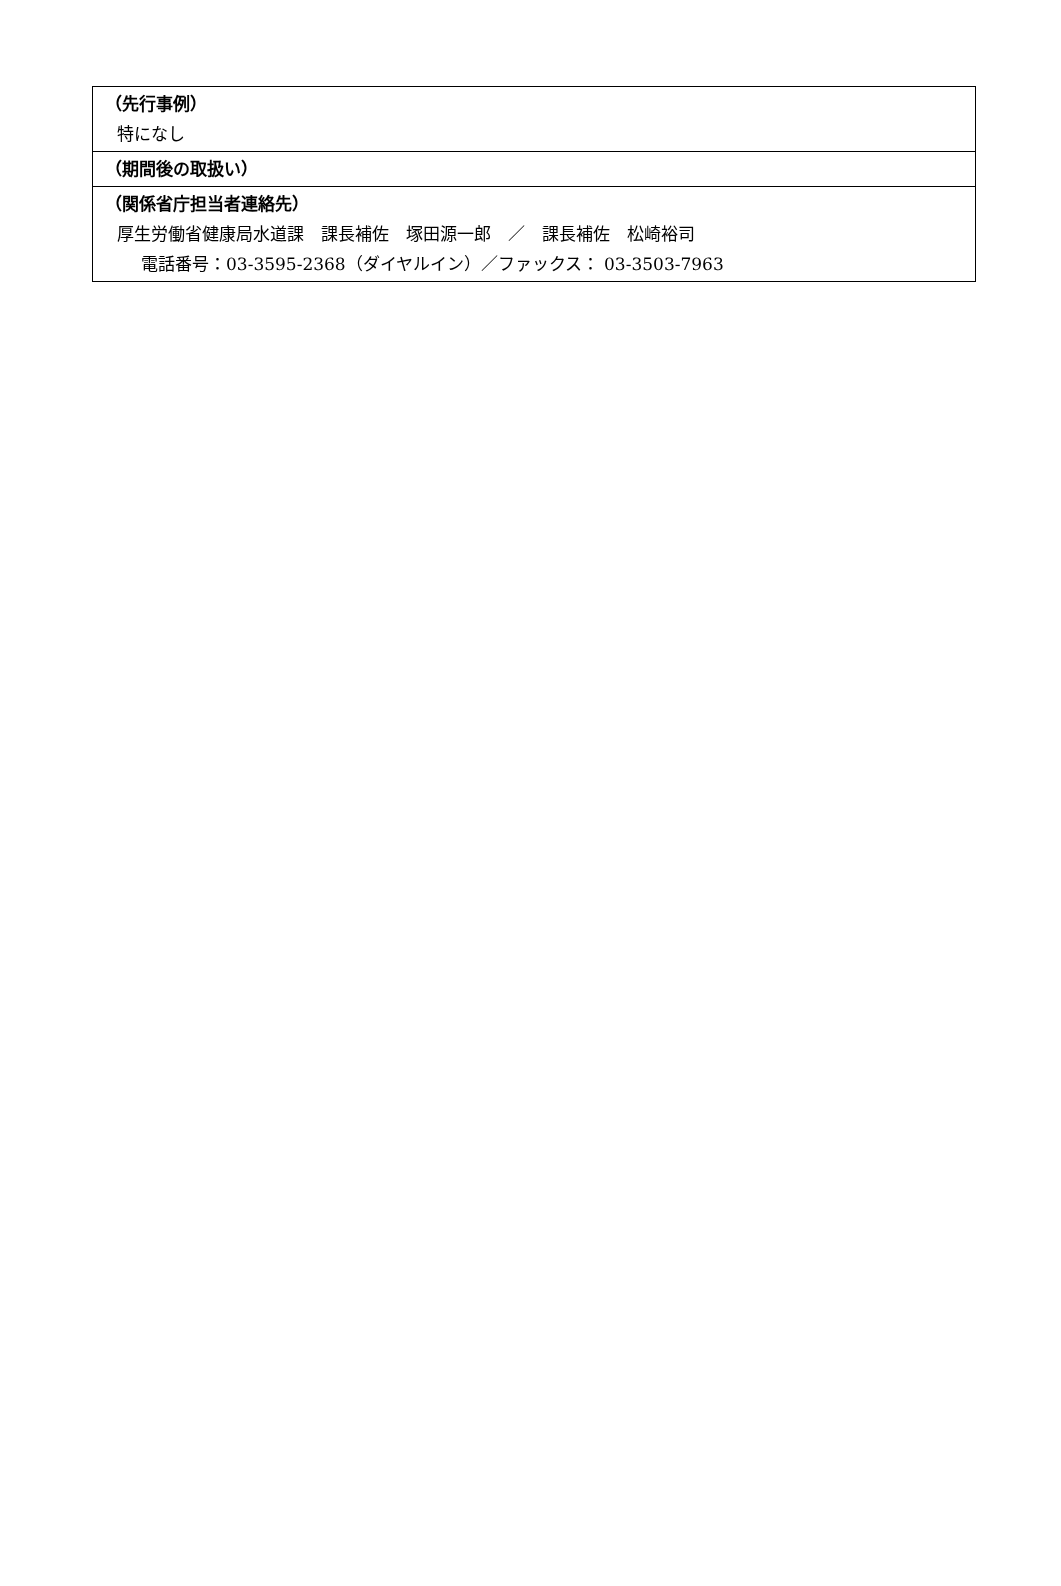| （先行事例） 特になし |
| （期間後の取扱い） |
| （関係省庁担当者連絡先） 厚生労働省健康局水道課 課長補佐 塚田源一郎 ／ 課長補佐 松崎裕司 電話番号：03-3595-2368（ダイヤルイン）／ファックス： 03-3503-7963 |